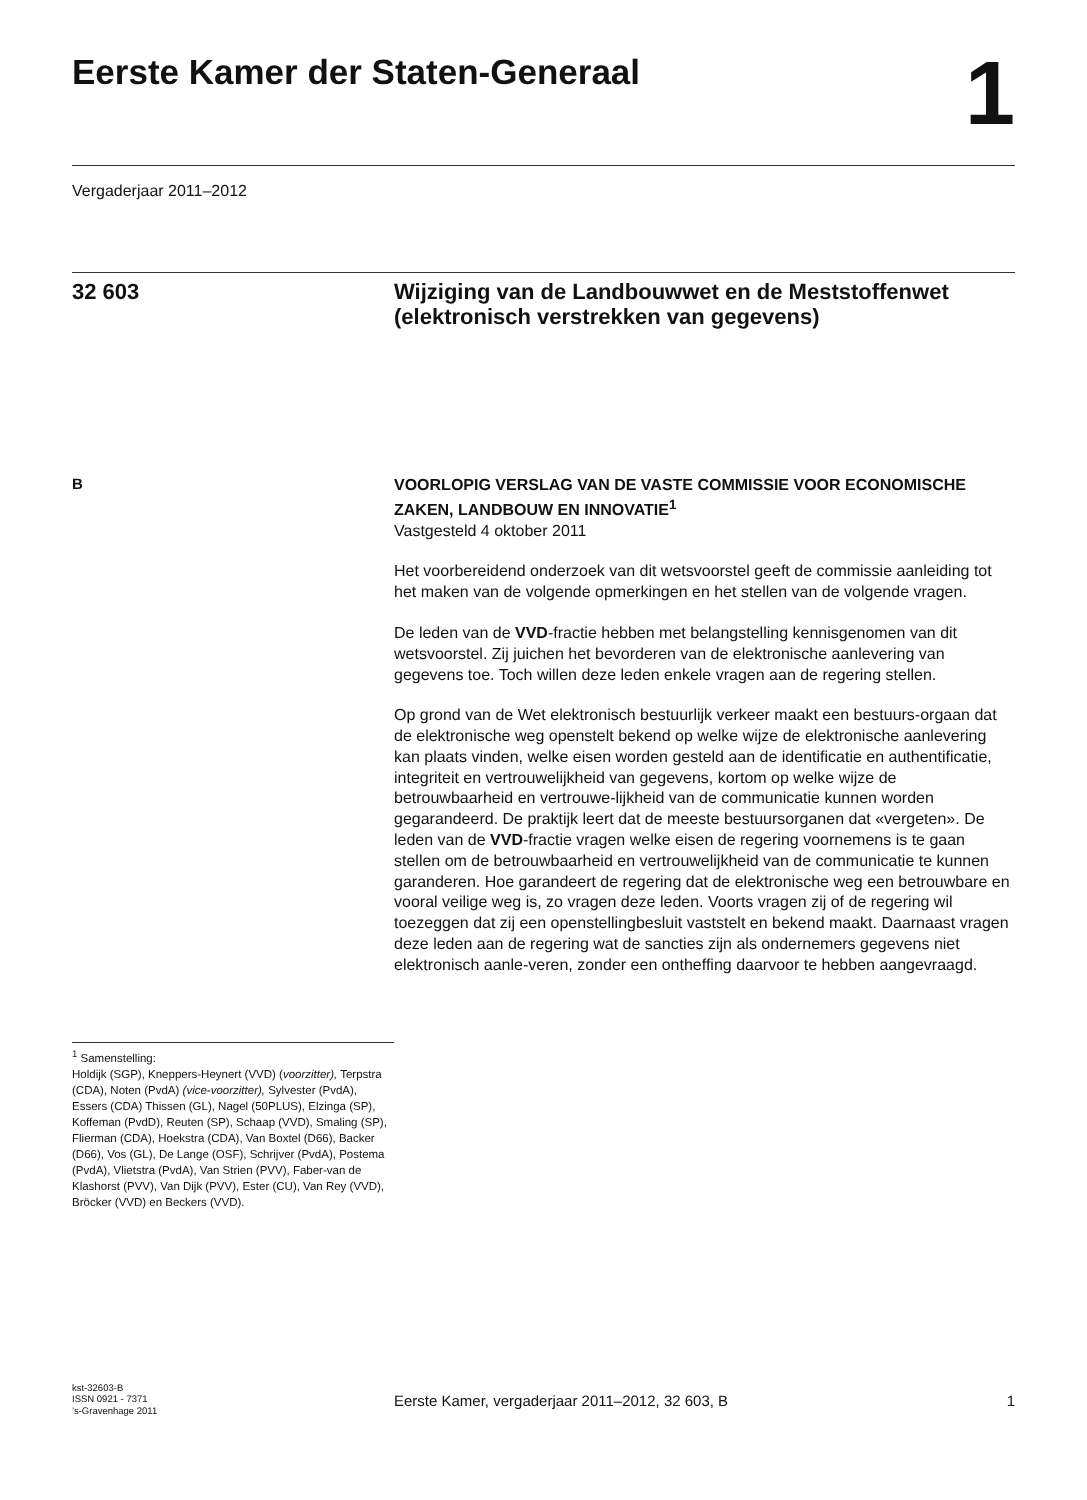Eerste Kamer der Staten-Generaal
1
Vergaderjaar 2011–2012
32 603
Wijziging van de Landbouwwet en de Meststoffenwet (elektronisch verstrekken van gegevens)
B
<sup>1</sup> Samenstelling:
Holdijk (SGP), Kneppers-Heynert (VVD) (voorzitter), Terpstra (CDA), Noten (PvdA) (vice-voorzitter), Sylvester (PvdA), Essers (CDA) Thissen (GL), Nagel (50PLUS), Elzinga (SP), Koffeman (PvdD), Reuten (SP), Schaap (VVD), Smaling (SP), Flierman (CDA), Hoekstra (CDA), Van Boxtel (D66), Backer (D66), Vos (GL), De Lange (OSF), Schrijver (PvdA), Postema (PvdA), Vlietstra (PvdA), Van Strien (PVV), Faber-van de Klashorst (PVV), Van Dijk (PVV), Ester (CU), Van Rey (VVD), Bröcker (VVD) en Beckers (VVD).
VOORLOPIG VERSLAG VAN DE VASTE COMMISSIE VOOR ECONOMISCHE ZAKEN, LANDBOUW EN INNOVATIE<sup>1</sup>
Vastgesteld 4 oktober 2011
Het voorbereidend onderzoek van dit wetsvoorstel geeft de commissie aanleiding tot het maken van de volgende opmerkingen en het stellen van de volgende vragen.
De leden van de VVD-fractie hebben met belangstelling kennisgenomen van dit wetsvoorstel. Zij juichen het bevorderen van de elektronische aanlevering van gegevens toe. Toch willen deze leden enkele vragen aan de regering stellen.
Op grond van de Wet elektronisch bestuurlijk verkeer maakt een bestuurs-orgaan dat de elektronische weg openstelt bekend op welke wijze de elektronische aanlevering kan plaats vinden, welke eisen worden gesteld aan de identificatie en authentificatie, integriteit en vertrouwelijkheid van gegevens, kortom op welke wijze de betrouwbaarheid en vertrouwe-lijkheid van de communicatie kunnen worden gegarandeerd. De praktijk leert dat de meeste bestuursorganen dat «vergeten». De leden van de VVD-fractie vragen welke eisen de regering voornemens is te gaan stellen om de betrouwbaarheid en vertrouwelijkheid van de communicatie te kunnen garanderen. Hoe garandeert de regering dat de elektronische weg een betrouwbare en vooral veilige weg is, zo vragen deze leden. Voorts vragen zij of de regering wil toezeggen dat zij een openstellingbesluit vaststelt en bekend maakt. Daarnaast vragen deze leden aan de regering wat de sancties zijn als ondernemers gegevens niet elektronisch aanle-veren, zonder een ontheffing daarvoor te hebben aangevraagd.
kst-32603-B
ISSN 0921 - 7371
’s-Gravenhage 2011
Eerste Kamer, vergaderjaar 2011–2012, 32 603, B
1